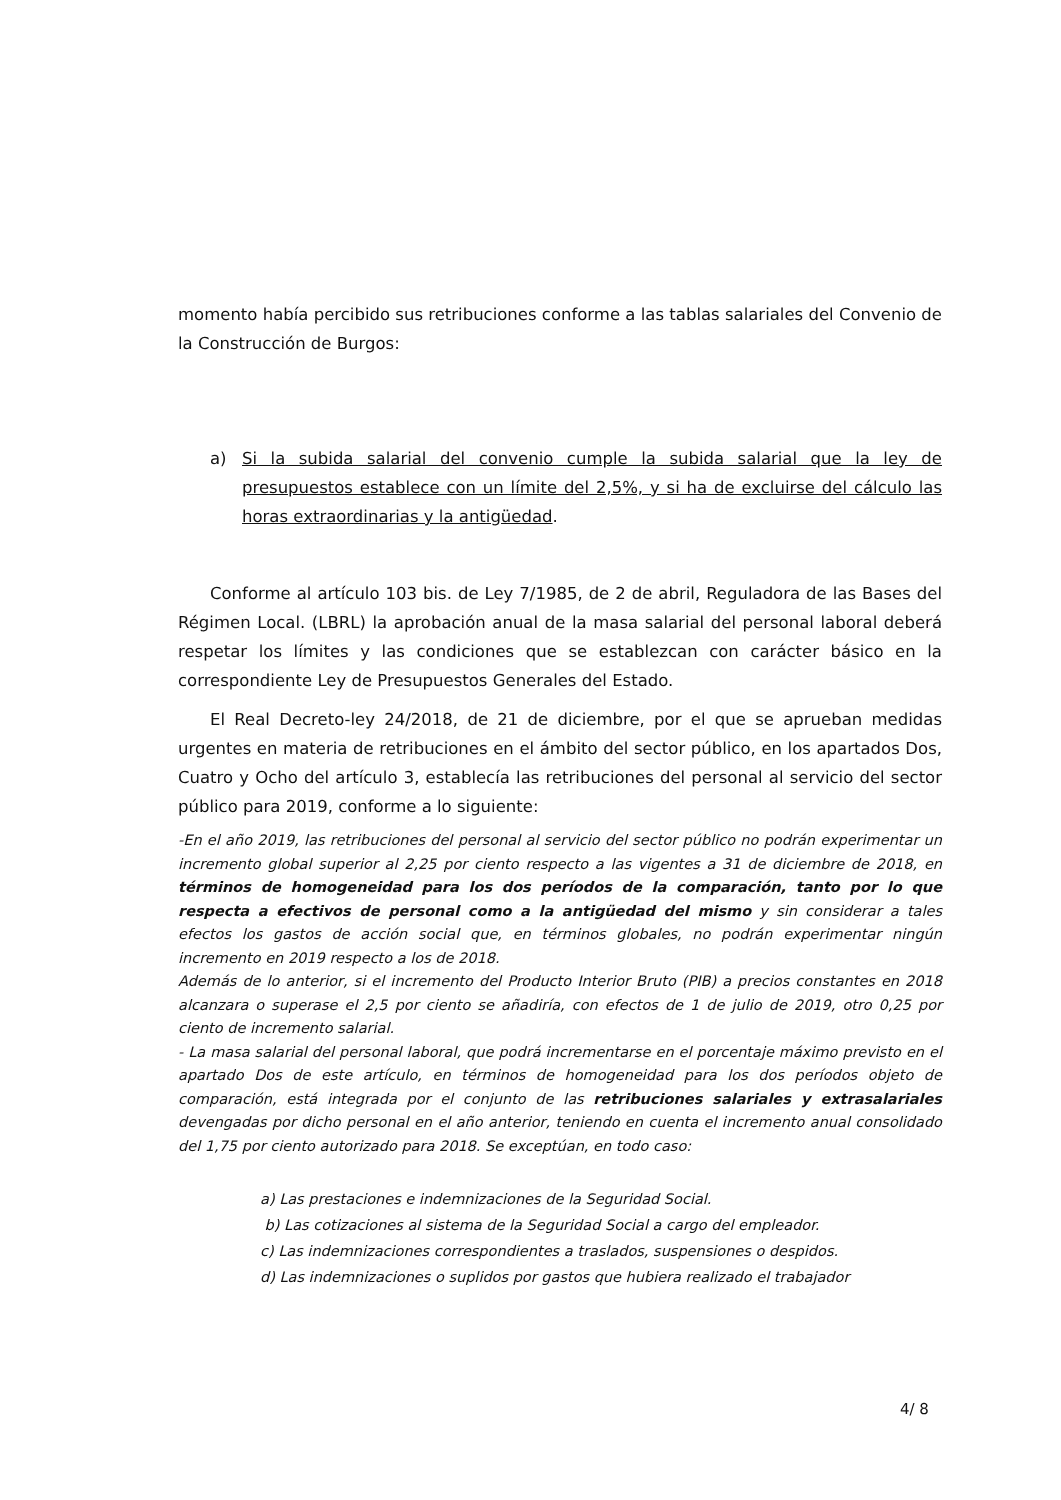momento había percibido sus retribuciones conforme a las tablas salariales del Convenio de la Construcción de Burgos:
a) Si la subida salarial del convenio cumple la subida salarial que la ley de presupuestos establece con un límite del 2,5%, y si ha de excluirse del cálculo las horas extraordinarias y la antigüedad.
Conforme al artículo 103 bis. de Ley 7/1985, de 2 de abril, Reguladora de las Bases del Régimen Local. (LBRL) la aprobación anual de la masa salarial del personal laboral deberá respetar los límites y las condiciones que se establezcan con carácter básico en la correspondiente Ley de Presupuestos Generales del Estado.
El Real Decreto-ley 24/2018, de 21 de diciembre, por el que se aprueban medidas urgentes en materia de retribuciones en el ámbito del sector público, en los apartados Dos, Cuatro y Ocho del artículo 3, establecía las retribuciones del personal al servicio del sector público para 2019, conforme a lo siguiente:
-En el año 2019, las retribuciones del personal al servicio del sector público no podrán experimentar un incremento global superior al 2,25 por ciento respecto a las vigentes a 31 de diciembre de 2018, en términos de homogeneidad para los dos períodos de la comparación, tanto por lo que respecta a efectivos de personal como a la antigüedad del mismo y sin considerar a tales efectos los gastos de acción social que, en términos globales, no podrán experimentar ningún incremento en 2019 respecto a los de 2018.
Además de lo anterior, si el incremento del Producto Interior Bruto (PIB) a precios constantes en 2018 alcanzara o superase el 2,5 por ciento se añadiría, con efectos de 1 de julio de 2019, otro 0,25 por ciento de incremento salarial.
- La masa salarial del personal laboral, que podrá incrementarse en el porcentaje máximo previsto en el apartado Dos de este artículo, en términos de homogeneidad para los dos períodos objeto de comparación, está integrada por el conjunto de las retribuciones salariales y extrasalariales devengadas por dicho personal en el año anterior, teniendo en cuenta el incremento anual consolidado del 1,75 por ciento autorizado para 2018. Se exceptúan, en todo caso:
a) Las prestaciones e indemnizaciones de la Seguridad Social.
b) Las cotizaciones al sistema de la Seguridad Social a cargo del empleador.
c) Las indemnizaciones correspondientes a traslados, suspensiones o despidos.
d) Las indemnizaciones o suplidos por gastos que hubiera realizado el trabajador
4/ 8